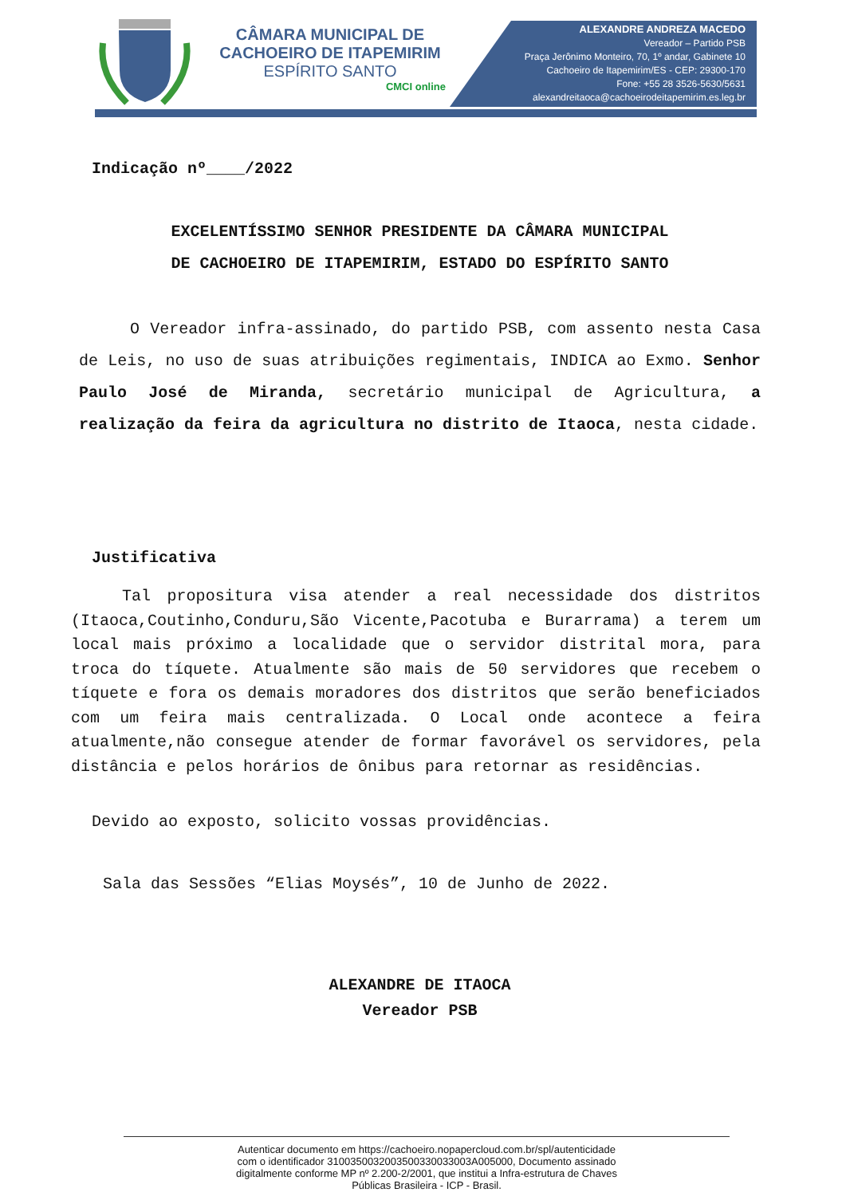CÂMARA MUNICIPAL DE
CACHOEIRO DE ITAPEMIRIM
ESPÍRITO SANTO
CMCI online
ALEXANDRE ANDREZA MACEDO
Vereador – Partido PSB
Praça Jerônimo Monteiro, 70, 1º andar, Gabinete 10
Cachoeiro de Itapemirim/ES - CEP: 29300-170
Fone: +55 28 3526-5630/5631
alexandreitaoca@cachoeirodeitapemirim.es.leg.br
Indicação nº____/2022
EXCELENTÍSSIMO SENHOR PRESIDENTE DA CÂMARA MUNICIPAL
DE CACHOEIRO DE ITAPEMIRIM, ESTADO DO ESPÍRITO SANTO
O Vereador infra-assinado, do partido PSB, com assento nesta Casa de Leis, no uso de suas atribuições regimentais, INDICA ao Exmo. Senhor Paulo José de Miranda, secretário municipal de Agricultura, a realização da feira da agricultura no distrito de Itaoca, nesta cidade.
Justificativa
Tal propositura visa atender a real necessidade dos distritos (Itaoca,Coutinho,Conduru,São Vicente,Pacotuba e Burarrama) a terem um local mais próximo a localidade que o servidor distrital mora, para troca do tíquete. Atualmente são mais de 50 servidores que recebem o tíquete e fora os demais moradores dos distritos que serão beneficiados com um feira mais centralizada. O Local onde acontece a feira atualmente,não consegue atender de formar favorável os servidores, pela distância e pelos horários de ônibus para retornar as residências.
Devido ao exposto, solicito vossas providências.
Sala das Sessões “Elias Moysés”, 10 de Junho de 2022.
ALEXANDRE DE ITAOCA
Vereador PSB
Autenticar documento em https://cachoeiro.nopapercloud.com.br/spl/autenticidade
com o identificador 3100350032003500330033003A005000, Documento assinado
digitalmente conforme MP nº 2.200-2/2001, que institui a Infra-estrutura de Chaves
Públicas Brasileira - ICP - Brasil.